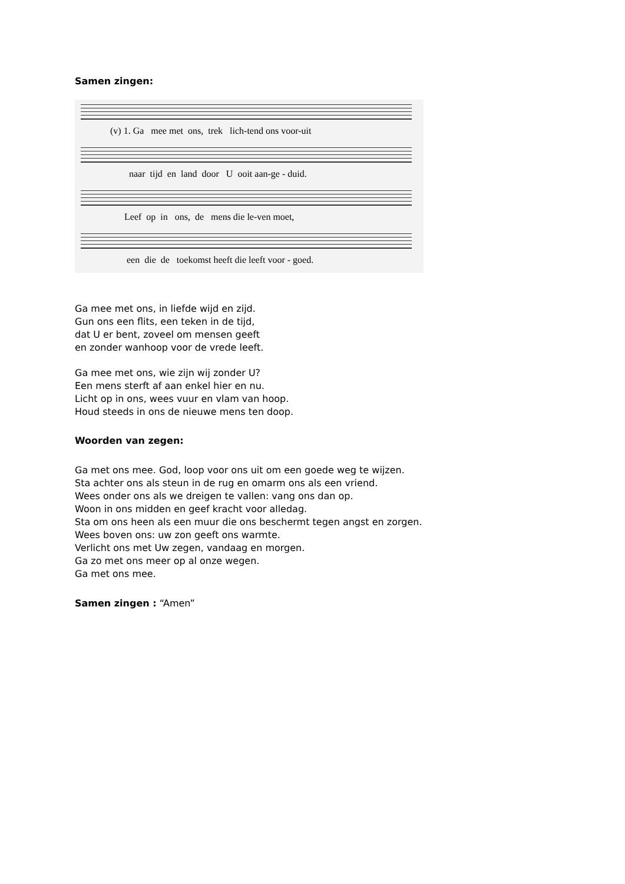Samen zingen:
(v) 1. Ga mee met ons, trek lich-tend ons voor-uit
naar tijd en land door U ooit aan-ge - duid.
Leef op in ons, de mens die le-ven moet,
een die de toekomst heeft die leeft voor - goed.
Ga mee met ons, in liefde wijd en zijd.
Gun ons een flits, een teken in de tijd,
dat U er bent, zoveel om mensen geeft
en zonder wanhoop voor de vrede leeft.
Ga mee met ons, wie zijn wij zonder U?
Een mens sterft af aan enkel hier en nu.
Licht op in ons, wees vuur en vlam van hoop.
Houd steeds in ons de nieuwe mens ten doop.
Woorden van zegen:
Ga met ons mee. God, loop voor ons uit om een goede weg te wijzen.
Sta achter ons als steun in de rug en omarm ons als een vriend.
Wees onder ons als we dreigen te vallen: vang ons dan op.
Woon in ons midden en geef kracht voor alledag.
Sta om ons heen als een muur die ons beschermt tegen angst en zorgen.
Wees boven ons: uw zon geeft ons warmte.
Verlicht ons met Uw zegen, vandaag en morgen.
Ga zo met ons meer op al onze wegen.
Ga met ons mee.
Samen zingen : “Amen”